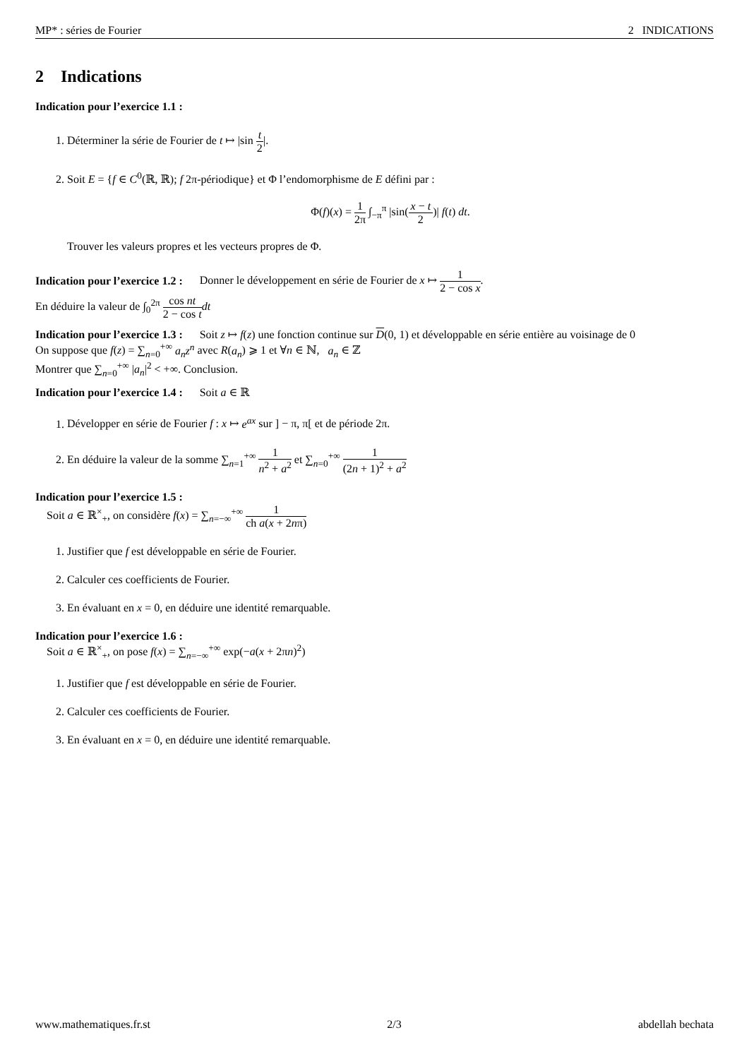MP* : séries de Fourier 2 INDICATIONS
2 Indications
Indication pour l’exercice 1.1 :
1. Déterminer la série de Fourier de t ↦ |sin t 2|.
2. Soit E = {f ∈ C<sup>0</sup>(ℝ, ℝ); f 2π-périodique} et Φ l’endomorphisme de E défini par :
Φ(f)(x) = 1 2π ∫<sub>−π</sub><sup>π</sup> |sin(x − t 2)| f(t) dt.
Trouver les valeurs propres et les vecteurs propres de Φ.
Indication pour l’exercice 1.2 : Donner le développement en série de Fourier de x ↦ 1 2 − cos x.
En déduire la valeur de ∫<sub>0</sub><sup>2π</sup> cos nt 2 − cos t dt
Indication pour l’exercice 1.3 : Soit z ↦ f(z) une fonction continue sur D(0, 1) et développable en série entière au voisinage de 0
On suppose que f(z) = ∑<sub>n=0</sub><sup>+∞</sup> a<sub>n</sub>z<sup>n</sup> avec R(a<sub>n</sub>) ⩾ 1 et ∀n ∈ ℕ, a<sub>n</sub> ∈ ℤ
Montrer que ∑<sub>n=0</sub><sup>+∞</sup> |a<sub>n</sub>|<sup>2</sup> < +∞. Conclusion.
Indication pour l’exercice 1.4 : Soit a ∈ ℝ
1. Développer en série de Fourier f : x ↦ e<sup>ax</sup> sur ] − π, π[ et de période 2π.
2. En déduire la valeur de la somme ∑<sub>n=1</sub><sup>+∞</sup> 1 n<sup>2</sup> + a<sup>2</sup> et ∑<sub>n=0</sub><sup>+∞</sup> 1 (2n + 1)<sup>2</sup> + a<sup>2</sup>
Indication pour l’exercice 1.5 :
Soit a ∈ ℝ<sup>×</sup><sub>+</sub>, on considère f(x) = ∑<sub>n=−∞</sub><sup>+∞</sup> 1 ch a(x + 2nπ)
1. Justifier que f est développable en série de Fourier.
2. Calculer ces coefficients de Fourier.
3. En évaluant en x = 0, en déduire une identité remarquable.
Indication pour l’exercice 1.6 :
Soit a ∈ ℝ<sup>×</sup><sub>+</sub>, on pose f(x) = ∑<sub>n=−∞</sub><sup>+∞</sup> exp(−a(x + 2πn)<sup>2</sup>)
1. Justifier que f est développable en série de Fourier.
2. Calculer ces coefficients de Fourier.
3. En évaluant en x = 0, en déduire une identité remarquable.
www.mathematiques.fr.st 2/3 abdellah bechata